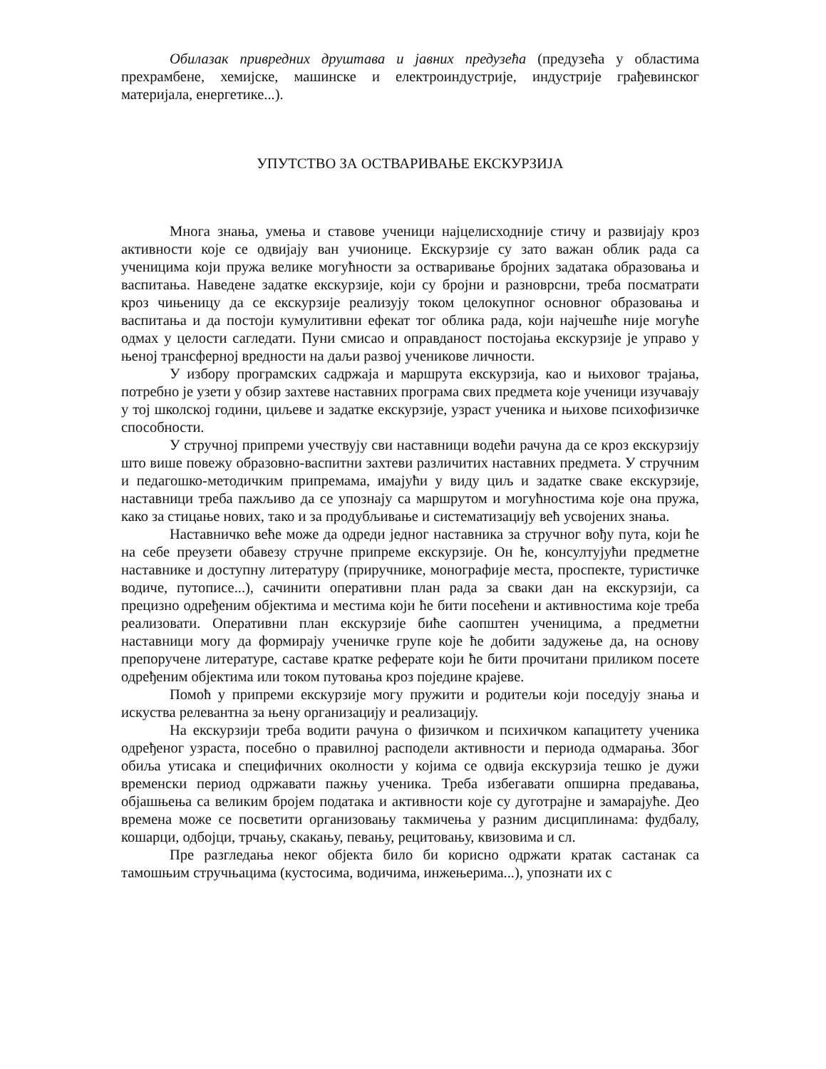Обилазак привредних друштава и јавних предузећа (предузећа у областима прехрамбене, хемијске, машинске и електроиндустрије, индустрије грађевинског материјала, енергетике...).
УПУТСТВО ЗА ОСТВАРИВАЊЕ ЕКСКУРЗИЈА
Многа знања, умења и ставове ученици најцелисходније стичу и развијају кроз активности које се одвијају ван учионице. Екскурзије су зато важан облик рада са ученицима који пружа велике могућности за остваривање бројних задатака образовања и васпитања. Наведене задатке екскурзије, који су бројни и разноврсни, треба посматрати кроз чињеницу да се екскурзије реализују током целокупног основног образовања и васпитања и да постоји кумулитивни ефекат тог облика рада, који најчешће није могуће одмах у целости сагледати. Пуни смисао и оправданост постојања екскурзије је управо у њеној трансферној вредности на даљи развој ученикове личности.
У избору програмских садржаја и маршрута екскурзија, као и њиховог трајања, потребно је узети у обзир захтеве наставних програма свих предмета које ученици изучавају у тој школској години, циљеве и задатке екскурзије, узраст ученика и њихове психофизичке способности.
У стручној припреми учествују сви наставници водећи рачуна да се кроз екскурзију што више повежу образовно-васпитни захтеви различитих наставних предмета. У стручним и педагошко-методичким припремама, имајући у виду циљ и задатке сваке екскурзије, наставници треба пажљиво да се упознају са маршрутом и могућностима које она пружа, како за стицање нових, тако и за продубљивање и систематизацију већ усвојених знања.
Наставничко веће може да одреди једног наставника за стручног вођу пута, који ће на себе преузети обавезу стручне припреме екскурзије. Он ће, консултујући предметне наставнике и доступну литературу (приручнике, монографије места, проспекте, туристичке водиче, путописе...), сачинити оперативни план рада за сваки дан на екскурзији, са прецизно одређеним објектима и местима који ће бити посећени и активностима које треба реализовати. Оперативни план екскурзије биће саопштен ученицима, а предметни наставници могу да формирају ученичке групе које ће добити задужење да, на основу препоручене литературе, саставе кратке реферате који ће бити прочитани приликом посете одређеним објектима или током путовања кроз поједине крајеве.
Помоћ у припреми екскурзије могу пружити и родитељи који поседују знања и искуства релевантна за њену организацију и реализацију.
На екскурзији треба водити рачуна о физичком и психичком капацитету ученика одређеног узраста, посебно о правилној расподели активности и периода одмарања. Због обиља утисака и специфичних околности у којима се одвија екскурзија тешко је дужи временски период одржавати пажњу ученика. Треба избегавати опширна предавања, објашњења са великим бројем података и активности које су дуготрајне и замарајуће. Део времена може се посветити организовању такмичења у разним дисциплинама: фудбалу, кошарци, одбојци, трчању, скакању, певању, рецитовању, квизовима и сл.
Пре разгледања неког објекта било би корисно одржати кратак састанак са тамошњим стручњацима (кустосима, водичима, инжењерима...), упознати их с